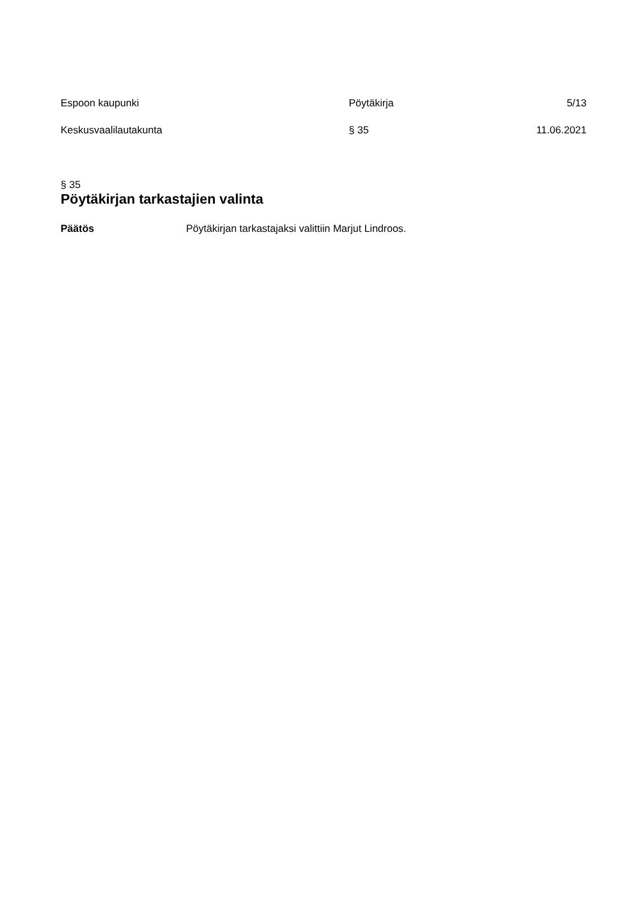Espoon kaupunki Pöytäkirja 5/13
Keskusvaalilautakunta § 35 11.06.2021
§ 35
Pöytäkirjan tarkastajien valinta
Päätös Pöytäkirjan tarkastajaksi valittiin Marjut Lindroos.